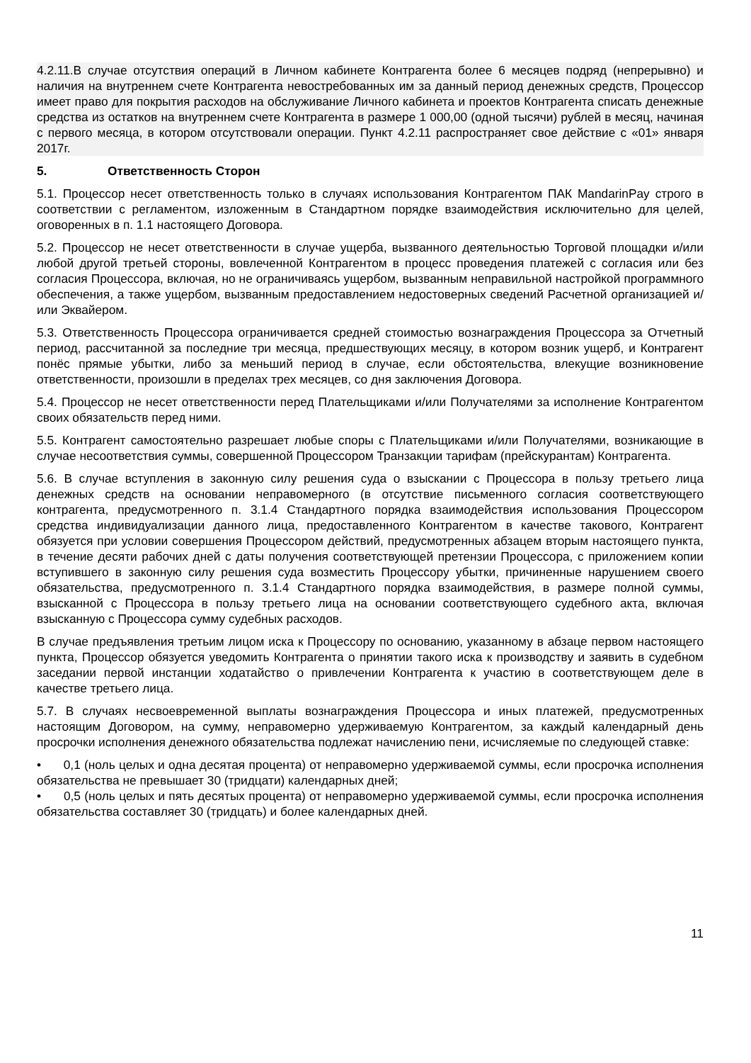4.2.11.В случае отсутствия операций в Личном кабинете Контрагента более 6 месяцев подряд (непрерывно) и наличия на внутреннем счете Контрагента невостребованных им за данный период денежных средств, Процессор имеет право для покрытия расходов на обслуживание Личного кабинета и проектов Контрагента списать денежные средства из остатков на внутреннем счете Контрагента в размере 1 000,00 (одной тысячи) рублей в месяц, начиная с первого месяца, в котором отсутствовали операции. Пункт 4.2.11 распространяет свое действие с «01» января 2017г.
5. Ответственность Сторон
5.1. Процессор несет ответственность только в случаях использования Контрагентом ПАК MandarinPay строго в соответствии с регламентом, изложенным в Стандартном порядке взаимодействия исключительно для целей, оговоренных в п. 1.1 настоящего Договора.
5.2. Процессор не несет ответственности в случае ущерба, вызванного деятельностью Торговой площадки и/или любой другой третьей стороны, вовлеченной Контрагентом в процесс проведения платежей с согласия или без согласия Процессора, включая, но не ограничиваясь ущербом, вызванным неправильной настройкой программного обеспечения, а также ущербом, вызванным предоставлением недостоверных сведений Расчетной организацией и/или Эквайером.
5.3. Ответственность Процессора ограничивается средней стоимостью вознаграждения Процессора за Отчетный период, рассчитанной за последние три месяца, предшествующих месяцу, в котором возник ущерб, и Контрагент понёс прямые убытки, либо за меньший период в случае, если обстоятельства, влекущие возникновение ответственности, произошли в пределах трех месяцев, со дня заключения Договора.
5.4. Процессор не несет ответственности перед Плательщиками и/или Получателями за исполнение Контрагентом своих обязательств перед ними.
5.5. Контрагент самостоятельно разрешает любые споры с Плательщиками и/или Получателями, возникающие в случае несоответствия суммы, совершенной Процессором Транзакции тарифам (прейскурантам) Контрагента.
5.6. В случае вступления в законную силу решения суда о взыскании с Процессора в пользу третьего лица денежных средств на основании неправомерного (в отсутствие письменного согласия соответствующего контрагента, предусмотренного п. 3.1.4 Стандартного порядка взаимодействия использования Процессором средства индивидуализации данного лица, предоставленного Контрагентом в качестве такового, Контрагент обязуется при условии совершения Процессором действий, предусмотренных абзацем вторым настоящего пункта, в течение десяти рабочих дней с даты получения соответствующей претензии Процессора, с приложением копии вступившего в законную силу решения суда возместить Процессору убытки, причиненные нарушением своего обязательства, предусмотренного п. 3.1.4 Стандартного порядка взаимодействия, в размере полной суммы, взысканной с Процессора в пользу третьего лица на основании соответствующего судебного акта, включая взысканную с Процессора сумму судебных расходов.
В случае предъявления третьим лицом иска к Процессору по основанию, указанному в абзаце первом настоящего пункта, Процессор обязуется уведомить Контрагента о принятии такого иска к производству и заявить в судебном заседании первой инстанции ходатайство о привлечении Контрагента к участию в соответствующем деле в качестве третьего лица.
5.7. В случаях несвоевременной выплаты вознаграждения Процессора и иных платежей, предусмотренных настоящим Договором, на сумму, неправомерно удерживаемую Контрагентом, за каждый календарный день просрочки исполнения денежного обязательства подлежат начислению пени, исчисляемые по следующей ставке:
• 0,1 (ноль целых и одна десятая процента) от неправомерно удерживаемой суммы, если просрочка исполнения обязательства не превышает 30 (тридцати) календарных дней;
• 0,5 (ноль целых и пять десятых процента) от неправомерно удерживаемой суммы, если просрочка исполнения обязательства составляет 30 (тридцать) и более календарных дней.
11